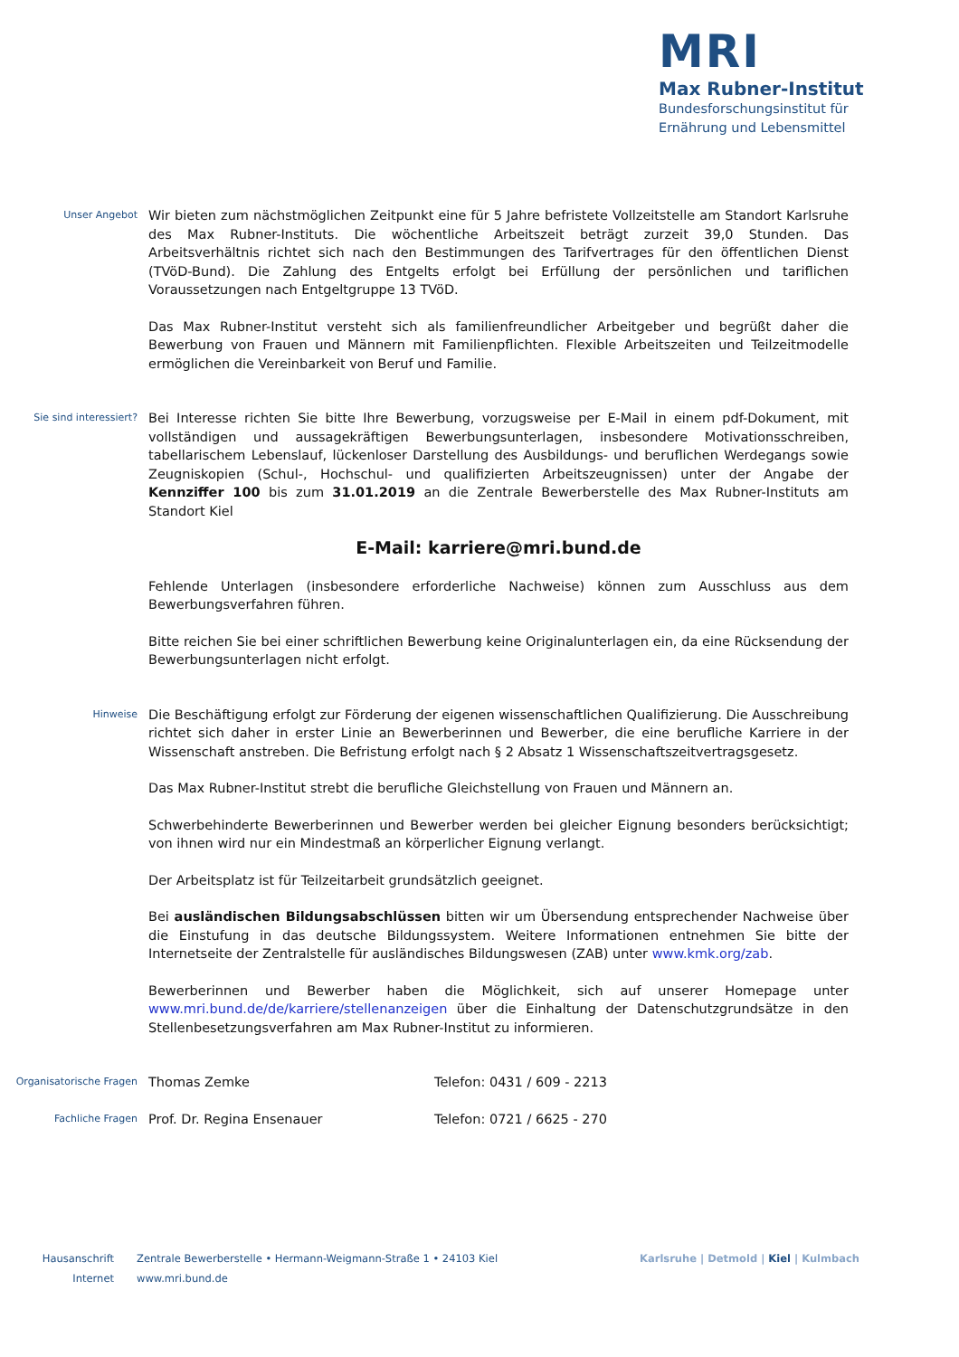MRI
Max Rubner-Institut
Bundesforschungsinstitut für
Ernährung und Lebensmittel
Unser Angebot
Wir bieten zum nächstmöglichen Zeitpunkt eine für 5 Jahre befristete Vollzeitstelle am Standort Karlsruhe des Max Rubner-Instituts. Die wöchentliche Arbeitszeit beträgt zurzeit 39,0 Stunden. Das Arbeitsverhältnis richtet sich nach den Bestimmungen des Tarifvertrages für den öffentlichen Dienst (TVöD-Bund). Die Zahlung des Entgelts erfolgt bei Erfüllung der persönlichen und tariflichen Voraussetzungen nach Entgeltgruppe 13 TVöD.
Das Max Rubner-Institut versteht sich als familienfreundlicher Arbeitgeber und begrüßt daher die Bewerbung von Frauen und Männern mit Familienpflichten. Flexible Arbeitszeiten und Teilzeitmodelle ermöglichen die Vereinbarkeit von Beruf und Familie.
Sie sind interessiert?
Bei Interesse richten Sie bitte Ihre Bewerbung, vorzugsweise per E-Mail in einem pdf-Dokument, mit vollständigen und aussagekräftigen Bewerbungsunterlagen, insbesondere Motivationsschreiben, tabellarischem Lebenslauf, lückenloser Darstellung des Ausbildungs- und beruflichen Werdegangs sowie Zeugniskopien (Schul-, Hochschul- und qualifizierten Arbeitszeugnissen) unter der Angabe der Kennziffer 100 bis zum 31.01.2019 an die Zentrale Bewerberstelle des Max Rubner-Instituts am Standort Kiel
E-Mail: karriere@mri.bund.de
Fehlende Unterlagen (insbesondere erforderliche Nachweise) können zum Ausschluss aus dem Bewerbungsverfahren führen.
Bitte reichen Sie bei einer schriftlichen Bewerbung keine Originalunterlagen ein, da eine Rücksendung der Bewerbungsunterlagen nicht erfolgt.
Hinweise
Die Beschäftigung erfolgt zur Förderung der eigenen wissenschaftlichen Qualifizierung. Die Ausschreibung richtet sich daher in erster Linie an Bewerberinnen und Bewerber, die eine berufliche Karriere in der Wissenschaft anstreben. Die Befristung erfolgt nach § 2 Absatz 1 Wissenschaftszeitvertragsgesetz.
Das Max Rubner-Institut strebt die berufliche Gleichstellung von Frauen und Männern an.
Schwerbehinderte Bewerberinnen und Bewerber werden bei gleicher Eignung besonders berücksichtigt; von ihnen wird nur ein Mindestmaß an körperlicher Eignung verlangt.
Der Arbeitsplatz ist für Teilzeitarbeit grundsätzlich geeignet.
Bei ausländischen Bildungsabschlüssen bitten wir um Übersendung entsprechender Nachweise über die Einstufung in das deutsche Bildungssystem. Weitere Informationen entnehmen Sie bitte der Internetseite der Zentralstelle für ausländisches Bildungswesen (ZAB) unter www.kmk.org/zab.
Bewerberinnen und Bewerber haben die Möglichkeit, sich auf unserer Homepage unter www.mri.bund.de/de/karriere/stellenanzeigen über die Einhaltung der Datenschutzgrundsätze in den Stellenbesetzungsverfahren am Max Rubner-Institut zu informieren.
Organisatorische Fragen
Thomas Zemke Telefon: 0431 / 609 - 2213
Fachliche Fragen
Prof. Dr. Regina Ensenauer Telefon: 0721 / 6625 - 270
Hausanschrift Zentrale Bewerberstelle • Hermann-Weigmann-Straße 1 • 24103 Kiel
Internet www.mri.bund.de
Karlsruhe | Detmold | Kiel | Kulmbach